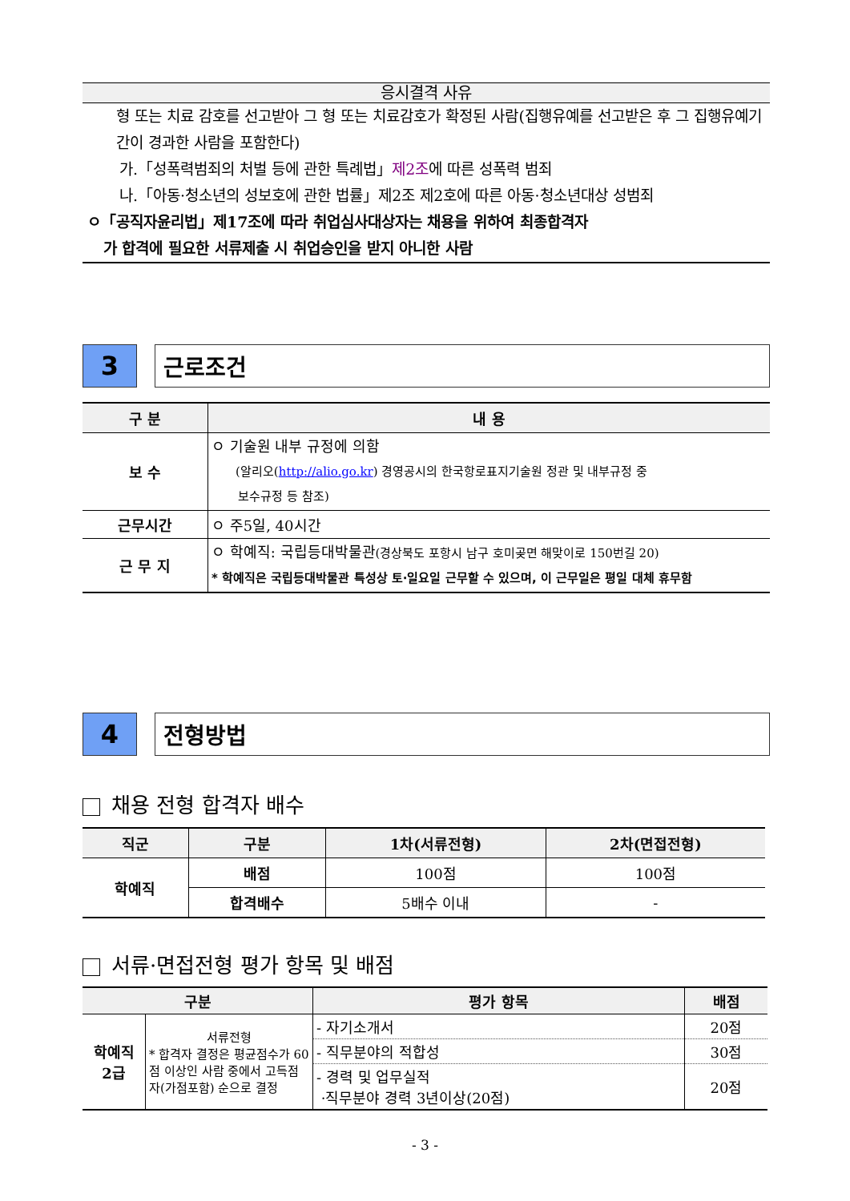응시결격 사유
형 또는 치료 감호를 선고받아 그 형 또는 치료감호가 확정된 사람(집행유예를 선고받은 후 그 집행유예기간이 경과한 사람을 포함한다)
가.「성폭력범죄의 처벌 등에 관한 특례법」제2조에 따른 성폭력 범죄
나.「아동·청소년의 성보호에 관한 법률」제2조 제2호에 따른 아동·청소년대상 성범죄
ㅇ「공직자윤리법」제17조에 따라 취업심사대상자는 채용을 위하여 최종합격자
가 합격에 필요한 서류제출 시 취업승인을 받지 아니한 사람
3 근로조건
| 구 분 | 내 용 |
| --- | --- |
| 보 수 | ㅇ 기술원 내부 규정에 의함 (알리오( http://alio.go.kr ) 경영공시의 한국항로표지기술원 정관 및 내부규정 중 보수규정 등 참조) |
| 근무시간 | ㅇ 주5일, 40시간 |
| 근 무 지 | ㅇ 학예직: 국립등대박물관 (경상북도 포항시 남구 호미곶면 해맞이로 150번길 20) * 학예직은 국립등대박물관 특성상 토·일요일 근무할 수 있으며, 이 근무일은 평일 대체 휴무함 |
4 전형방법
채용 전형 합격자 배수
| 직군 | 구분 | 1차(서류전형) | 2차(면접전형) |
| --- | --- | --- | --- |
| 학예직 | 배점 | 100점 | 100점 |
| | 합격배수 | 5배수 이내 | - |
서류·면접전형 평가 항목 및 배점
| 구분 | | 평가 항목 | 배점 |
| --- | --- | --- | --- |
| 학예직 2급 | 서류전형 * 합격자 결정은 평균점수가 60점 이상인 사람 중에서 고득점 자(가점포함) 순으로 결정 | - 자기소개서 | 20점 |
| | | - 직무분야의 적합성 | 30점 |
| | | - 경력 및 업무실적 ·직무분야 경력 3년이상(20점) | 20점 |
- 3 -